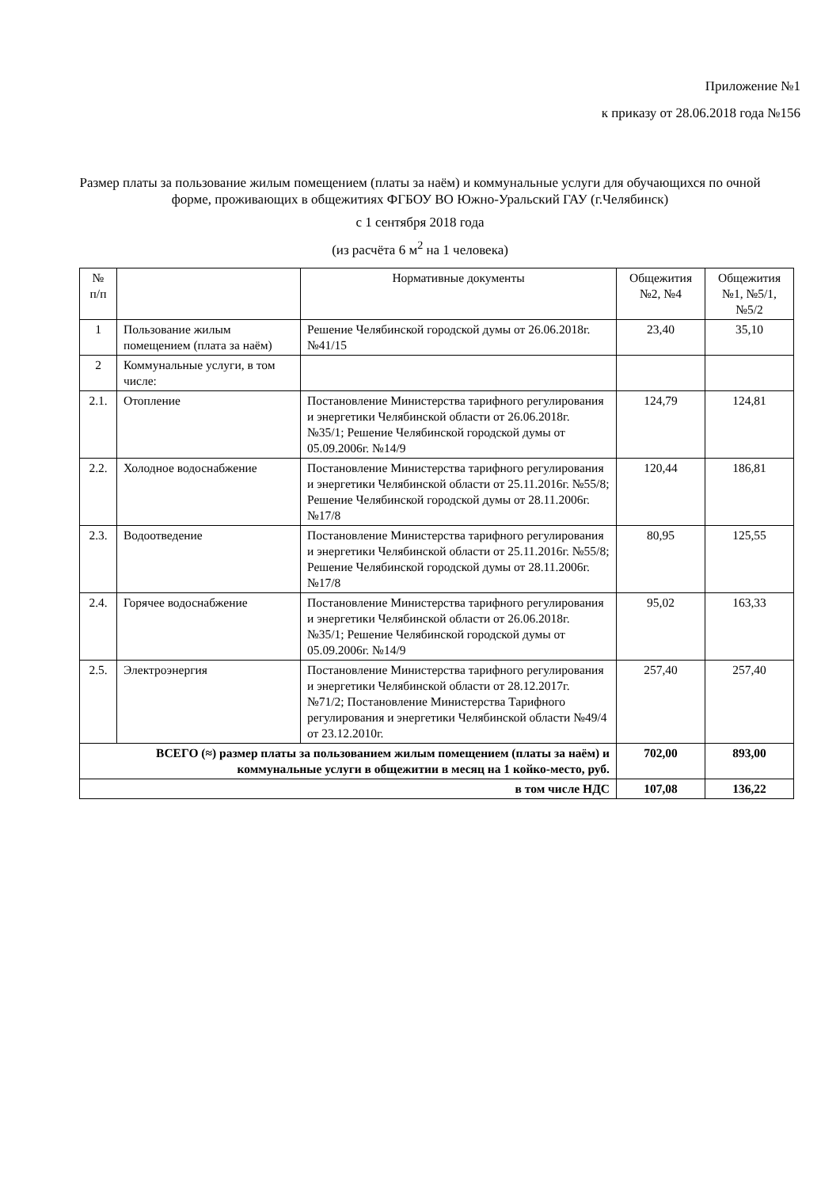Приложение №1
к приказу от 28.06.2018 года №156
Размер платы за пользование жилым помещением (платы за наём) и коммунальные услуги для обучающихся по очной форме, проживающих в общежитиях ФГБОУ ВО Южно-Уральский ГАУ (г.Челябинск)
с 1 сентября 2018 года
(из расчёта 6 м<sup>2</sup> на 1 человека)
| № п/п | | Нормативные документы | Общежития №2, №4 | Общежития №1, №5/1, №5/2 |
| --- | --- | --- | --- | --- |
| 1 | Пользование жилым помещением (плата за наём) | Решение Челябинской городской думы от 26.06.2018г. №41/15 | 23,40 | 35,10 |
| 2 | Коммунальные услуги, в том числе: | | | |
| 2.1. | Отопление | Постановление Министерства тарифного регулирования и энергетики Челябинской области от 26.06.2018г. №35/1; Решение Челябинской городской думы от 05.09.2006г. №14/9 | 124,79 | 124,81 |
| 2.2. | Холодное водоснабжение | Постановление Министерства тарифного регулирования и энергетики Челябинской области от 25.11.2016г. №55/8; Решение Челябинской городской думы от 28.11.2006г. №17/8 | 120,44 | 186,81 |
| 2.3. | Водоотведение | Постановление Министерства тарифного регулирования и энергетики Челябинской области от 25.11.2016г. №55/8; Решение Челябинской городской думы от 28.11.2006г. №17/8 | 80,95 | 125,55 |
| 2.4. | Горячее водоснабжение | Постановление Министерства тарифного регулирования и энергетики Челябинской области от 26.06.2018г. №35/1; Решение Челябинской городской думы от 05.09.2006г. №14/9 | 95,02 | 163,33 |
| 2.5. | Электроэнергия | Постановление Министерства тарифного регулирования и энергетики Челябинской области от 28.12.2017г. №71/2; Постановление Министерства Тарифного регулирования и энергетики Челябинской области №49/4 от 23.12.2010г. | 257,40 | 257,40 |
| ВСЕГО (≈) размер платы за пользованием жилым помещением (платы за наём) и коммунальные услуги в общежитии в месяц на 1 койко-место, руб. | | | 702,00 | 893,00 |
| в том числе НДС | | | 107,08 | 136,22 |